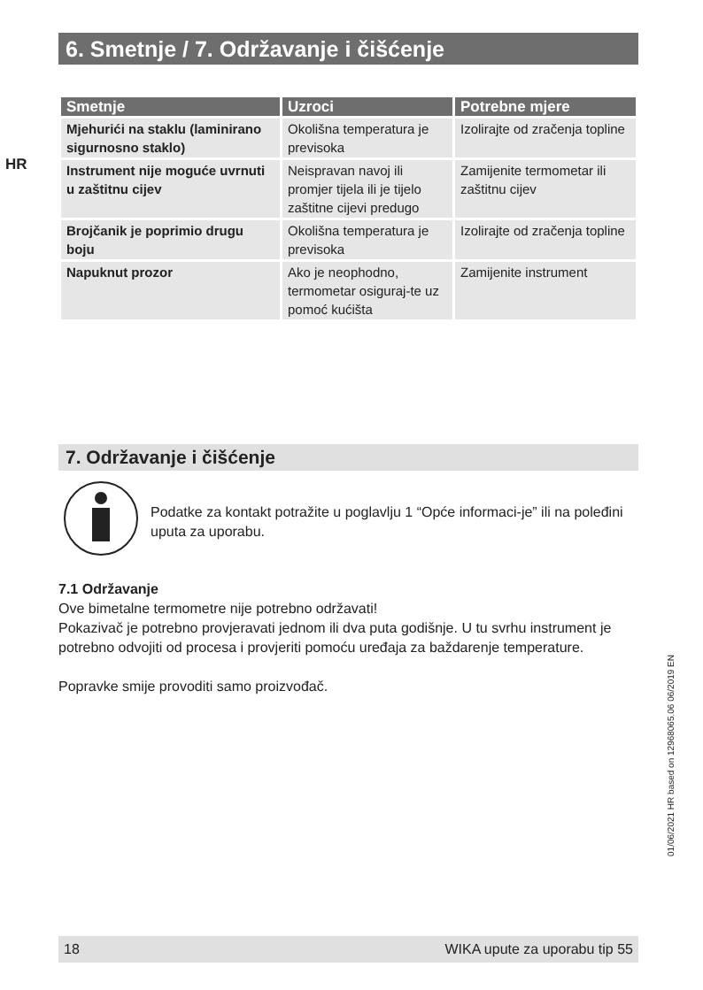6. Smetnje / 7. Održavanje i čišćenje
HR
| Smetnje | Uzroci | Potrebne mjere |
| --- | --- | --- |
| Mjehurići na staklu (laminirano sigurnosno staklo) | Okolišna temperatura je previsoka | Izolirajte od zračenja topline |
| Instrument nije moguće uvrnuti u zaštitnu cijev | Neispravan navoj ili promjer tijela ili je tijelo zaštitne cijevi predugo | Zamijenite termometar ili zaštitnu cijev |
| Brojčanik je poprimio drugu boju | Okolišna temperatura je previsoka | Izolirajte od zračenja topline |
| Napuknut prozor | Ako je neophodno, termometar osiguraj-te uz pomoć kućišta | Zamijenite instrument |
7. Održavanje i čišćenje
Podatke za kontakt potražite u poglavlju 1 “Opće informaci-je” ili na poleđini uputa za uporabu.
7.1 Održavanje
Ove bimetalne termometre nije potrebno održavati!
Pokazivač je potrebno provjeravati jednom ili dva puta godišnje. U tu svrhu instrument je potrebno odvojiti od procesa i provjeriti pomoću uređaja za baždarenje temperature.
Popravke smije provoditi samo proizvođač.
01/06/2021 HR based on 12968065.06 06/2019 EN
18 WIKA upute za uporabu tip 55